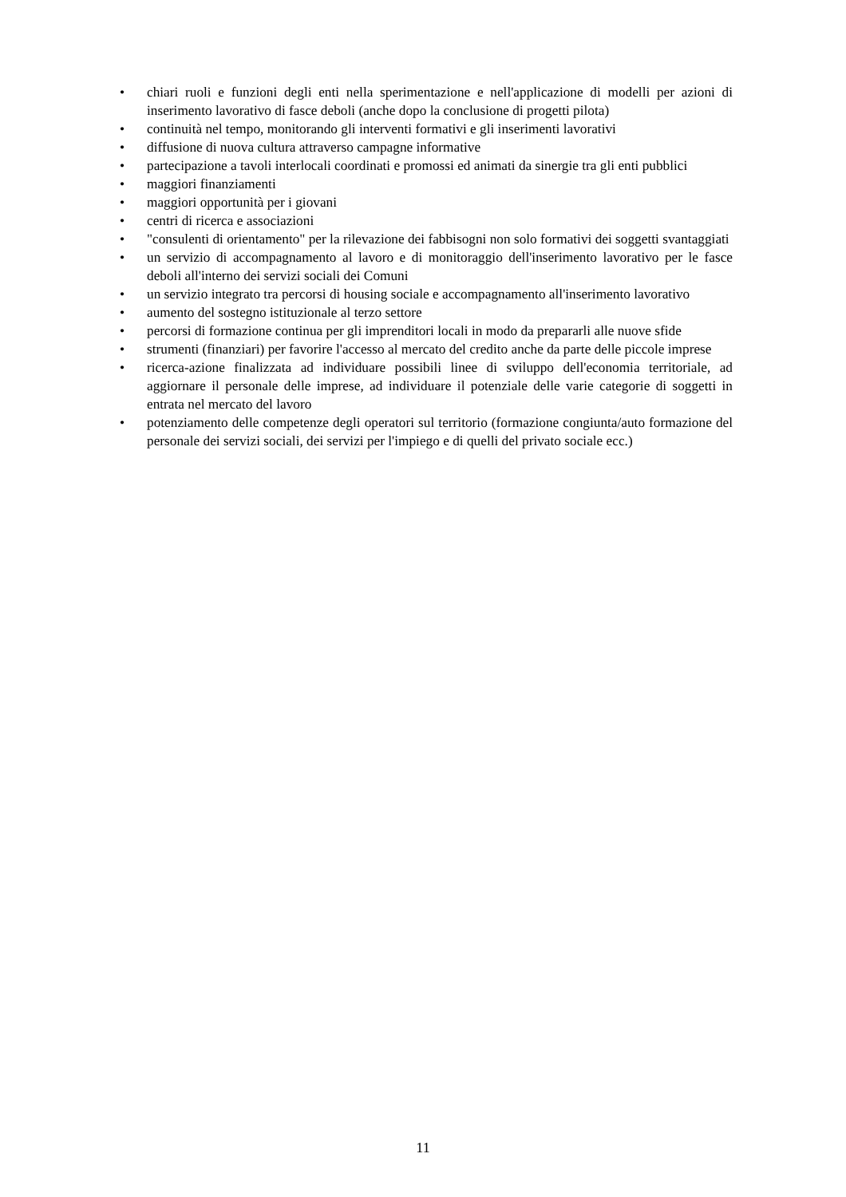• chiari ruoli e funzioni degli enti nella sperimentazione e nell'applicazione di modelli per azioni di inserimento lavorativo di fasce deboli (anche dopo la conclusione di progetti pilota)
• continuità nel tempo, monitorando gli interventi formativi e gli inserimenti lavorativi
• diffusione di nuova cultura attraverso campagne informative
• partecipazione a tavoli interlocali coordinati e promossi ed animati da sinergie tra gli enti pubblici
• maggiori finanziamenti
• maggiori opportunità per i giovani
• centri di ricerca e associazioni
• "consulenti di orientamento" per la rilevazione dei fabbisogni non solo formativi dei soggetti svantaggiati
• un servizio di accompagnamento al lavoro e di monitoraggio dell'inserimento lavorativo per le fasce deboli all'interno dei servizi sociali dei Comuni
• un servizio integrato tra percorsi di housing sociale e accompagnamento all'inserimento lavorativo
• aumento del sostegno istituzionale al terzo settore
• percorsi di formazione continua per gli imprenditori locali in modo da prepararli alle nuove sfide
• strumenti (finanziari) per favorire l'accesso al mercato del credito anche da parte delle piccole imprese
• ricerca-azione finalizzata ad individuare possibili linee di sviluppo dell'economia territoriale, ad aggiornare il personale delle imprese, ad individuare il potenziale delle varie categorie di soggetti in entrata nel mercato del lavoro
• potenziamento delle competenze degli operatori sul territorio (formazione congiunta/auto formazione del personale dei servizi sociali, dei servizi per l'impiego e di quelli del privato sociale ecc.)
11